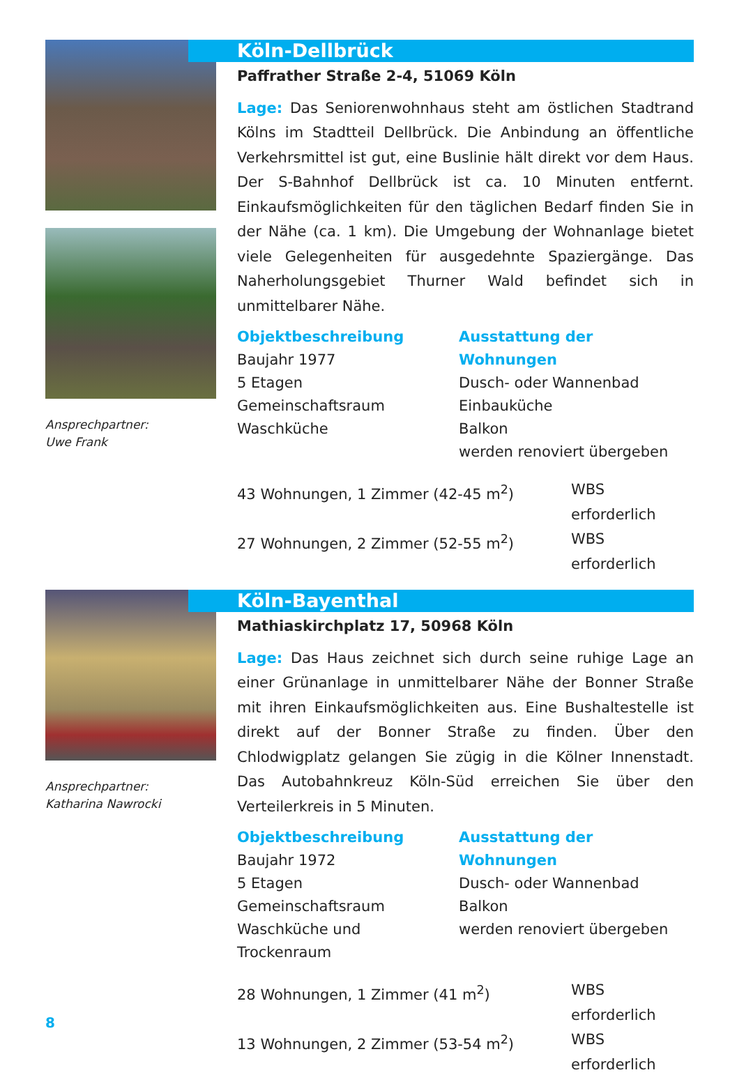Ansprechpartner:
Uwe Frank
Köln-Dellbrück
Paffrather Straße 2-4, 51069 Köln
Lage: Das Seniorenwohnhaus steht am östlichen Stadtrand Kölns im Stadtteil Dellbrück. Die Anbindung an öffentliche Verkehrsmittel ist gut, eine Buslinie hält direkt vor dem Haus. Der S-Bahnhof Dellbrück ist ca. 10 Minuten entfernt. Einkaufsmöglichkeiten für den täglichen Bedarf finden Sie in der Nähe (ca. 1 km). Die Umgebung der Wohnanlage bietet viele Gelegenheiten für ausgedehnte Spaziergänge. Das Naherholungsgebiet Thurner Wald befindet sich in unmittelbarer Nähe.
Objektbeschreibung
Baujahr 1977
5 Etagen
Gemeinschaftsraum
Waschküche
Ausstattung der Wohnungen
Dusch- oder Wannenbad
Einbauküche
Balkon
werden renoviert übergeben
43 Wohnungen, 1 Zimmer (42-45 m<sup>2</sup>) WBS erforderlich
27 Wohnungen, 2 Zimmer (52-55 m<sup>2</sup>) WBS erforderlich
Ansprechpartner:
Katharina Nawrocki
Köln-Bayenthal
Mathiaskirchplatz 17, 50968 Köln
Lage: Das Haus zeichnet sich durch seine ruhige Lage an einer Grünanlage in unmittelbarer Nähe der Bonner Straße mit ihren Einkaufsmöglichkeiten aus. Eine Bushaltestelle ist direkt auf der Bonner Straße zu finden. Über den Chlodwigplatz gelangen Sie zügig in die Kölner Innenstadt. Das Autobahnkreuz Köln-Süd erreichen Sie über den Verteilerkreis in 5 Minuten.
Objektbeschreibung
Baujahr 1972
5 Etagen
Gemeinschaftsraum
Waschküche und Trockenraum
Ausstattung der Wohnungen
Dusch- oder Wannenbad
Balkon
werden renoviert übergeben
28 Wohnungen, 1 Zimmer (41 m<sup>2</sup>) WBS erforderlich
13 Wohnungen, 2 Zimmer (53-54 m<sup>2</sup>) WBS erforderlich
8